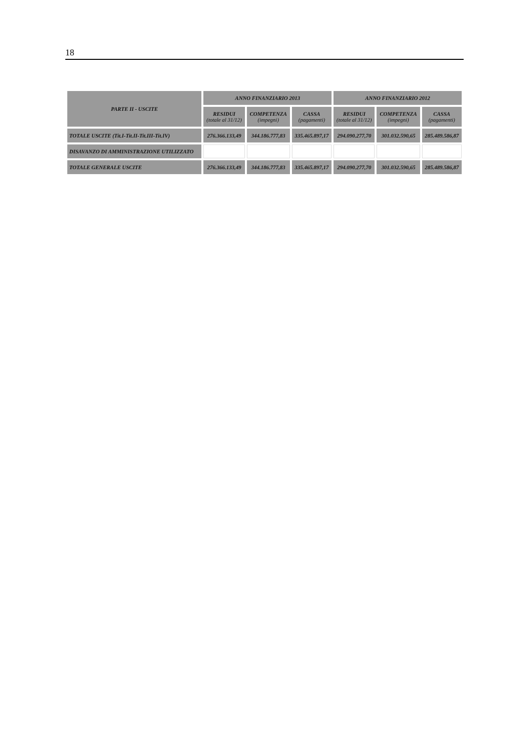18
| PARTE II - USCITE | ANNO FINANZIARIO 2013 | | | ANNO FINANZIARIO 2012 | | |
| --- | --- | --- | --- | --- | --- | --- |
| | RESIDUI (totale al 31/12) | COMPETENZA (impegni) | CASSA (pagamenti) | RESIDUI (totale al 31/12) | COMPETENZA (impegni) | CASSA (pagamenti) |
| TOTALE USCITE (Tit.I-Tit.II-Tit.III-Tit.IV) | 276.366.133,49 | 344.186.777,83 | 335.465.897,17 | 294.090.277,70 | 301.032.590,65 | 285.489.586,87 |
| DISAVANZO DI AMMINISTRAZIONE UTILIZZATO | | | | | | |
| TOTALE GENERALE USCITE | 276.366.133,49 | 344.186.777,83 | 335.465.897,17 | 294.090.277,70 | 301.032.590,65 | 285.489.586,87 |